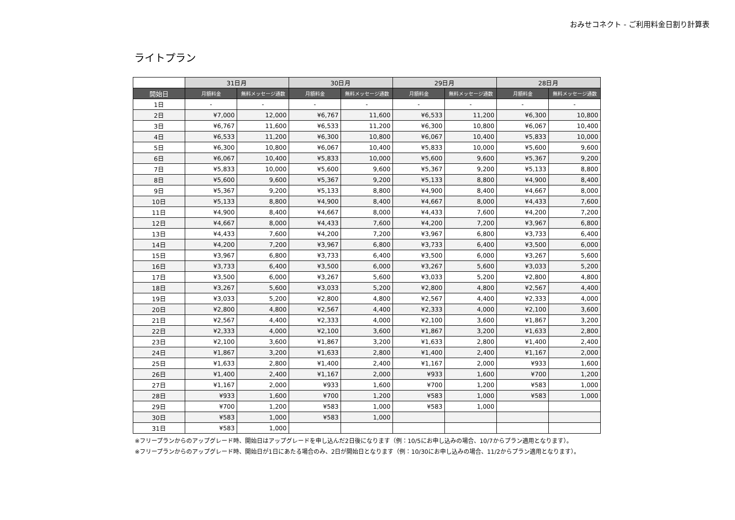おみせコネクト - ご利用料金日割り計算表
ライトプラン
| | 31日月 | | 30日月 | | 29日月 | | 28日月 | |
| --- | --- | --- | --- | --- | --- | --- | --- | --- |
| 開始日 | 月額料金 | 無料メッセージ通数 | 月額料金 | 無料メッセージ通数 | 月額料金 | 無料メッセージ通数 | 月額料金 | 無料メッセージ通数 |
| 1日 | - | - | - | - | - | - | - | - |
| 2日 | ¥7,000 | 12,000 | ¥6,767 | 11,600 | ¥6,533 | 11,200 | ¥6,300 | 10,800 |
| 3日 | ¥6,767 | 11,600 | ¥6,533 | 11,200 | ¥6,300 | 10,800 | ¥6,067 | 10,400 |
| 4日 | ¥6,533 | 11,200 | ¥6,300 | 10,800 | ¥6,067 | 10,400 | ¥5,833 | 10,000 |
| 5日 | ¥6,300 | 10,800 | ¥6,067 | 10,400 | ¥5,833 | 10,000 | ¥5,600 | 9,600 |
| 6日 | ¥6,067 | 10,400 | ¥5,833 | 10,000 | ¥5,600 | 9,600 | ¥5,367 | 9,200 |
| 7日 | ¥5,833 | 10,000 | ¥5,600 | 9,600 | ¥5,367 | 9,200 | ¥5,133 | 8,800 |
| 8日 | ¥5,600 | 9,600 | ¥5,367 | 9,200 | ¥5,133 | 8,800 | ¥4,900 | 8,400 |
| 9日 | ¥5,367 | 9,200 | ¥5,133 | 8,800 | ¥4,900 | 8,400 | ¥4,667 | 8,000 |
| 10日 | ¥5,133 | 8,800 | ¥4,900 | 8,400 | ¥4,667 | 8,000 | ¥4,433 | 7,600 |
| 11日 | ¥4,900 | 8,400 | ¥4,667 | 8,000 | ¥4,433 | 7,600 | ¥4,200 | 7,200 |
| 12日 | ¥4,667 | 8,000 | ¥4,433 | 7,600 | ¥4,200 | 7,200 | ¥3,967 | 6,800 |
| 13日 | ¥4,433 | 7,600 | ¥4,200 | 7,200 | ¥3,967 | 6,800 | ¥3,733 | 6,400 |
| 14日 | ¥4,200 | 7,200 | ¥3,967 | 6,800 | ¥3,733 | 6,400 | ¥3,500 | 6,000 |
| 15日 | ¥3,967 | 6,800 | ¥3,733 | 6,400 | ¥3,500 | 6,000 | ¥3,267 | 5,600 |
| 16日 | ¥3,733 | 6,400 | ¥3,500 | 6,000 | ¥3,267 | 5,600 | ¥3,033 | 5,200 |
| 17日 | ¥3,500 | 6,000 | ¥3,267 | 5,600 | ¥3,033 | 5,200 | ¥2,800 | 4,800 |
| 18日 | ¥3,267 | 5,600 | ¥3,033 | 5,200 | ¥2,800 | 4,800 | ¥2,567 | 4,400 |
| 19日 | ¥3,033 | 5,200 | ¥2,800 | 4,800 | ¥2,567 | 4,400 | ¥2,333 | 4,000 |
| 20日 | ¥2,800 | 4,800 | ¥2,567 | 4,400 | ¥2,333 | 4,000 | ¥2,100 | 3,600 |
| 21日 | ¥2,567 | 4,400 | ¥2,333 | 4,000 | ¥2,100 | 3,600 | ¥1,867 | 3,200 |
| 22日 | ¥2,333 | 4,000 | ¥2,100 | 3,600 | ¥1,867 | 3,200 | ¥1,633 | 2,800 |
| 23日 | ¥2,100 | 3,600 | ¥1,867 | 3,200 | ¥1,633 | 2,800 | ¥1,400 | 2,400 |
| 24日 | ¥1,867 | 3,200 | ¥1,633 | 2,800 | ¥1,400 | 2,400 | ¥1,167 | 2,000 |
| 25日 | ¥1,633 | 2,800 | ¥1,400 | 2,400 | ¥1,167 | 2,000 | ¥933 | 1,600 |
| 26日 | ¥1,400 | 2,400 | ¥1,167 | 2,000 | ¥933 | 1,600 | ¥700 | 1,200 |
| 27日 | ¥1,167 | 2,000 | ¥933 | 1,600 | ¥700 | 1,200 | ¥583 | 1,000 |
| 28日 | ¥933 | 1,600 | ¥700 | 1,200 | ¥583 | 1,000 | ¥583 | 1,000 |
| 29日 | ¥700 | 1,200 | ¥583 | 1,000 | ¥583 | 1,000 | | |
| 30日 | ¥583 | 1,000 | ¥583 | 1,000 | | | | |
| 31日 | ¥583 | 1,000 | | | | | | |
※フリープランからのアップグレード時、開始日はアップグレードを申し込んだ2日後になります（例：10/5にお申し込みの場合、10/7からプラン適用となります）。
※フリープランからのアップグレード時、開始日が1日にあたる場合のみ、2日が開始日となります（例：10/30にお申し込みの場合、11/2からプラン適用となります）。